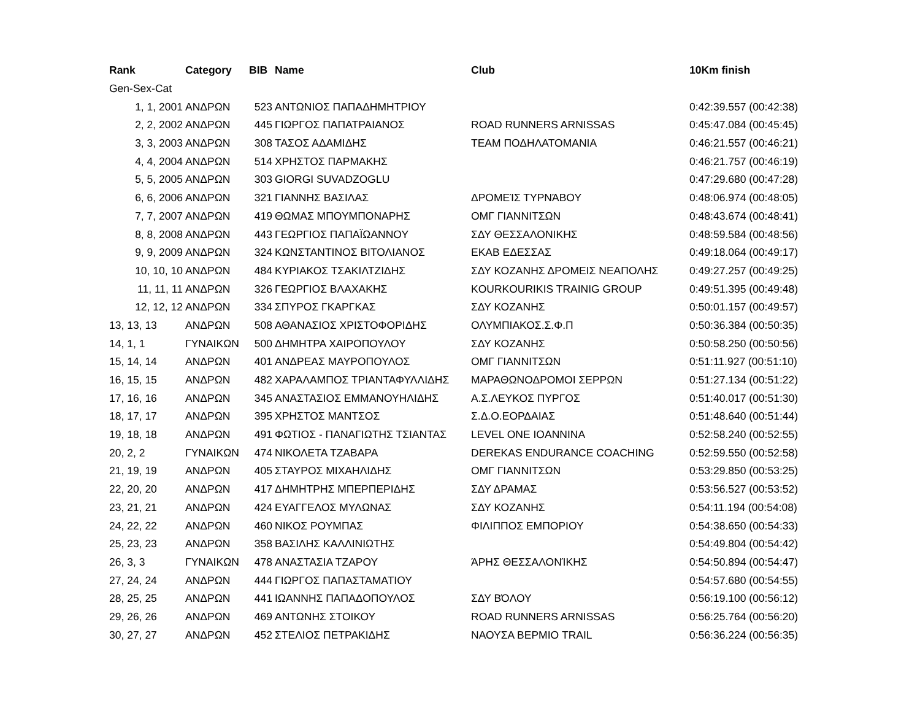| Rank | Category | BIB | Name | Club | 10Km finish |
| --- | --- | --- | --- | --- | --- |
| Gen-Sex-Cat | | | | | |
| 1, 1, 2001 | ΑΝΔΡΩΝ | 523 | ΑΝΤΩΝΙΟΣ ΠΑΠΑΔΗΜΗΤΡΙΟΥ | | 0:42:39.557 (00:42:38) |
| 2, 2, 2002 | ΑΝΔΡΩΝ | 445 | ΓΙΩΡΓΟΣ ΠΑΠΑΤΡΑΙΑΝΟΣ | ROAD RUNNERS ARNISSAS | 0:45:47.084 (00:45:45) |
| 3, 3, 2003 | ΑΝΔΡΩΝ | 308 | ΤΑΣΟΣ ΑΔΑΜΙΔΗΣ | TEAM ΠΟΔΗΛΑΤΟΜΑΝΙΑ | 0:46:21.557 (00:46:21) |
| 4, 4, 2004 | ΑΝΔΡΩΝ | 514 | ΧΡΗΣΤΟΣ ΠΑΡΜΑΚΗΣ | | 0:46:21.757 (00:46:19) |
| 5, 5, 2005 | ΑΝΔΡΩΝ | 303 | GIORGI SUVADZOGLU | | 0:47:29.680 (00:47:28) |
| 6, 6, 2006 | ΑΝΔΡΩΝ | 321 | ΓΙΑΝΝΗΣ ΒΑΣΙΛΑΣ | ΔΡΟΜΕΊΣ ΤΥΡΝΆΒΟΥ | 0:48:06.974 (00:48:05) |
| 7, 7, 2007 | ΑΝΔΡΩΝ | 419 | ΘΩΜΑΣ ΜΠΟΥΜΠΟΝΑΡΗΣ | ΟΜΓ ΓΙΑΝΝΙΤΣΩΝ | 0:48:43.674 (00:48:41) |
| 8, 8, 2008 | ΑΝΔΡΩΝ | 443 | ΓΕΩΡΓΙΟΣ ΠΑΠΑΪΩΑΝΝΟΥ | ΣΔΥ ΘΕΣΣΑΛΟΝΙΚΗΣ | 0:48:59.584 (00:48:56) |
| 9, 9, 2009 | ΑΝΔΡΩΝ | 324 | ΚΩΝΣΤΑΝΤΙΝΟΣ ΒΙΤΟΛΙΑΝΟΣ | ΕΚΑΒ ΕΔΕΣΣΑΣ | 0:49:18.064 (00:49:17) |
| 10, 10, 10 | ΑΝΔΡΩΝ | 484 | ΚΥΡΙΑΚΟΣ ΤΣΑΚΙΛΤΖΙΔΗΣ | ΣΔΥ ΚΟΖΑΝΗΣ ΔΡΟΜΕΙΣ ΝΕΑΠΟΛΗΣ | 0:49:27.257 (00:49:25) |
| 11, 11, 11 | ΑΝΔΡΩΝ | 326 | ΓΕΩΡΓΙΟΣ ΒΛΑΧΑΚΗΣ | KOURKOURIKIS TRAINIG GROUP | 0:49:51.395 (00:49:48) |
| 12, 12, 12 | ΑΝΔΡΩΝ | 334 | ΣΠΥΡΟΣ ΓΚΑΡΓΚΑΣ | ΣΔΥ ΚΟΖΑΝΗΣ | 0:50:01.157 (00:49:57) |
| 13, 13, 13 | ΑΝΔΡΩΝ | 508 | ΑΘΑΝΑΣΙΟΣ ΧΡΙΣΤΟΦΟΡΙΔΗΣ | ΟΛΥΜΠΙΑΚΟΣ.Σ.Φ.Π | 0:50:36.384 (00:50:35) |
| 14, 1, 1 | ΓΥΝΑΙΚΩΝ | 500 | ΔΗΜΗΤΡΑ ΧΑΙΡΟΠΟΥΛΟΥ | ΣΔΥ ΚΟΖΑΝΗΣ | 0:50:58.250 (00:50:56) |
| 15, 14, 14 | ΑΝΔΡΩΝ | 401 | ΑΝΔΡΕΑΣ ΜΑΥΡΟΠΟΥΛΟΣ | ΟΜΓ ΓΙΑΝΝΙΤΣΩΝ | 0:51:11.927 (00:51:10) |
| 16, 15, 15 | ΑΝΔΡΩΝ | 482 | ΧΑΡΑΛΑΜΠΟΣ ΤΡΙΑΝΤΑΦΥΛΛΙΔΗΣ | ΜΑΡΑΘΩΝΟΔΡΟΜΟΙ ΣΕΡΡΩΝ | 0:51:27.134 (00:51:22) |
| 17, 16, 16 | ΑΝΔΡΩΝ | 345 | ΑΝΑΣΤΑΣΙΟΣ ΕΜΜΑΝΟΥΗΛΙΔΗΣ | Α.Σ.ΛΕΥΚΟΣ ΠΥΡΓΟΣ | 0:51:40.017 (00:51:30) |
| 18, 17, 17 | ΑΝΔΡΩΝ | 395 | ΧΡΗΣΤΟΣ ΜΑΝΤΣΟΣ | Σ.Δ.Ο.ΕΟΡΔΑΙΑΣ | 0:51:48.640 (00:51:44) |
| 19, 18, 18 | ΑΝΔΡΩΝ | 491 | ΦΩΤΙΟΣ - ΠΑΝΑΓΙΩΤΗΣ ΤΣΙΑΝΤΑΣ | LEVEL ONE IOANNINA | 0:52:58.240 (00:52:55) |
| 20, 2, 2 | ΓΥΝΑΙΚΩΝ | 474 | ΝΙΚΟΛΕΤΑ ΤΖΑΒΑΡΑ | DEREKAS ENDURANCE COACHING | 0:52:59.550 (00:52:58) |
| 21, 19, 19 | ΑΝΔΡΩΝ | 405 | ΣΤΑΥΡΟΣ ΜΙΧΑΗΛΙΔΗΣ | ΟΜΓ ΓΙΑΝΝΙΤΣΩΝ | 0:53:29.850 (00:53:25) |
| 22, 20, 20 | ΑΝΔΡΩΝ | 417 | ΔΗΜΗΤΡΗΣ ΜΠΕΡΠΕΡΙΔΗΣ | ΣΔΥ ΔΡΑΜΑΣ | 0:53:56.527 (00:53:52) |
| 23, 21, 21 | ΑΝΔΡΩΝ | 424 | ΕΥΑΓΓΕΛΟΣ ΜΥΛΩΝΑΣ | ΣΔΥ ΚΟΖΑΝΗΣ | 0:54:11.194 (00:54:08) |
| 24, 22, 22 | ΑΝΔΡΩΝ | 460 | ΝΙΚΟΣ ΡΟΥΜΠΑΣ | ΦΙΛΙΠΠΟΣ ΕΜΠΟΡΙΟΥ | 0:54:38.650 (00:54:33) |
| 25, 23, 23 | ΑΝΔΡΩΝ | 358 | ΒΑΣΙΛΗΣ ΚΑΛΛΙΝΙΩΤΗΣ | | 0:54:49.804 (00:54:42) |
| 26, 3, 3 | ΓΥΝΑΙΚΩΝ | 478 | ΑΝΑΣΤΑΣΙΑ ΤΖΑΡΟΥ | ΆΡΗΣ ΘΕΣΣΑΛΟΝΊΚΗΣ | 0:54:50.894 (00:54:47) |
| 27, 24, 24 | ΑΝΔΡΩΝ | 444 | ΓΙΩΡΓΟΣ ΠΑΠΑΣΤΑΜΑΤΙΟΥ | | 0:54:57.680 (00:54:55) |
| 28, 25, 25 | ΑΝΔΡΩΝ | 441 | ΙΩΑΝΝΗΣ ΠΑΠΑΔΟΠΟΥΛΟΣ | ΣΔΥ ΒΌΛΟΥ | 0:56:19.100 (00:56:12) |
| 29, 26, 26 | ΑΝΔΡΩΝ | 469 | ΑΝΤΩΝΗΣ ΣΤΟΙΚΟΥ | ROAD RUNNERS ARNISSAS | 0:56:25.764 (00:56:20) |
| 30, 27, 27 | ΑΝΔΡΩΝ | 452 | ΣΤΕΛΙΟΣ ΠΕΤΡΑΚΙΔΗΣ | ΝΑΟΥΣΑ ΒΕΡΜΙΟ TRAIL | 0:56:36.224 (00:56:35) |